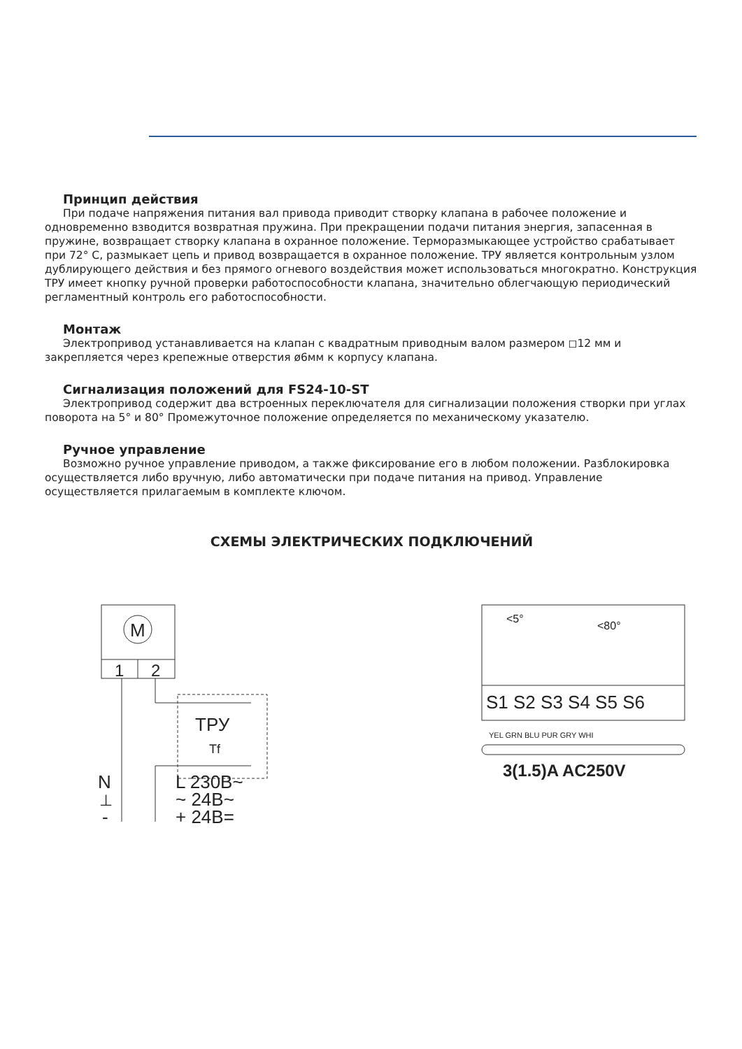Принцип действия
При подаче напряжения питания вал привода приводит створку клапана в рабочее положение и одновременно взводится возвратная пружина. При прекращении подачи питания энергия, запасенная в пружине, возвращает створку клапана в охранное положение. Терморазмыкающее устройство срабатывает при 72° С, размыкает цепь и привод возвращается в охранное положение. ТРУ является контрольным узлом дублирующего действия и без прямого огневого воздействия может использоваться многократно. Конструкция ТРУ имеет кнопку ручной проверки работоспособности клапана, значительно облегчающую периодический регламентный контроль его работоспособности.
Монтаж
Электропривод устанавливается на клапан с квадратным приводным валом размером ◻12 мм и закрепляется через крепежные отверстия ø6мм к корпусу клапана.
Сигнализация положений для FS24-10-ST
Электропривод содержит два встроенных переключателя для сигнализации положения створки при углах поворота на 5° и 80° Промежуточное положение определяется по механическому указателю.
Ручное управление
Возможно ручное управление приводом, а также фиксирование его в любом положении. Разблокировка осуществляется либо вручную, либо автоматически при подаче питания на привод. Управление осуществляется прилагаемым в комплекте ключом.
СХЕМЫ ЭЛЕКТРИЧЕСКИХ ПОДКЛЮЧЕНИЙ
M
1
2
ТРУ
Tf
N
⊥
-
L 230В~
~ 24В~
+ 24В=
<5°
<80°
S1 S2 S3 S4 S5 S6
YEL GRN BLU PUR GRY WHI
3(1.5)A AC250V